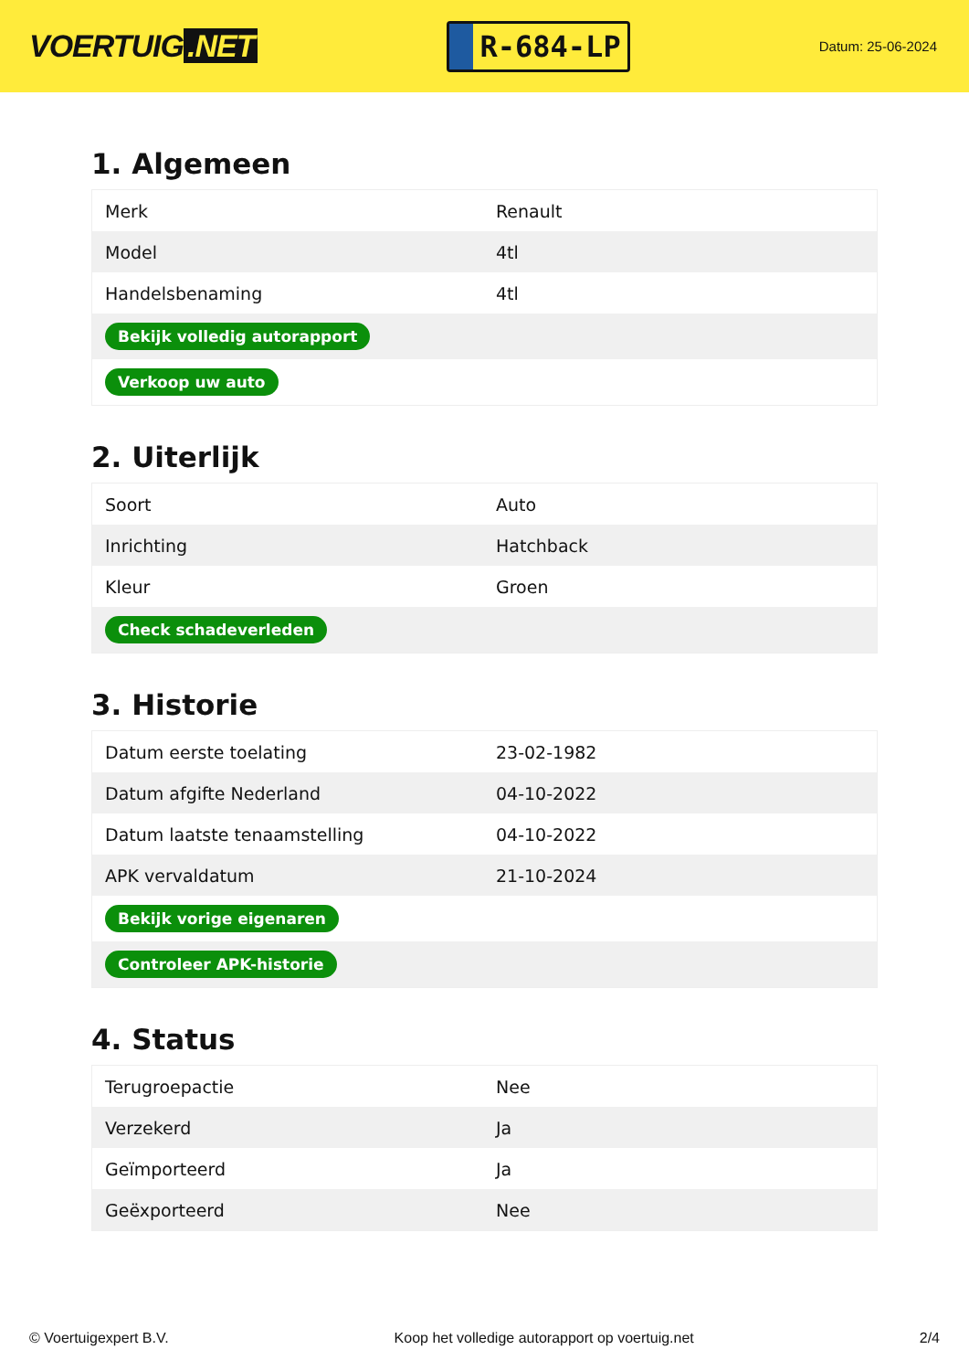VOERTUIG.NET
R-684-LP
Datum: 25-06-2024
1. Algemeen
| Merk | Renault |
| Model | 4tl |
| Handelsbenaming | 4tl |
| Bekijk volledig autorapport | |
| Verkoop uw auto | |
2. Uiterlijk
| Soort | Auto |
| Inrichting | Hatchback |
| Kleur | Groen |
| Check schadeverleden | |
3. Historie
| Datum eerste toelating | 23-02-1982 |
| Datum afgifte Nederland | 04-10-2022 |
| Datum laatste tenaamstelling | 04-10-2022 |
| APK vervaldatum | 21-10-2024 |
| Bekijk vorige eigenaren | |
| Controleer APK-historie | |
4. Status
| Terugroepactie | Nee |
| Verzekerd | Ja |
| Geïmporteerd | Ja |
| Geëxporteerd | Nee |
© Voertuigexpert B.V. Koop het volledige autorapport op voertuig.net 2/4